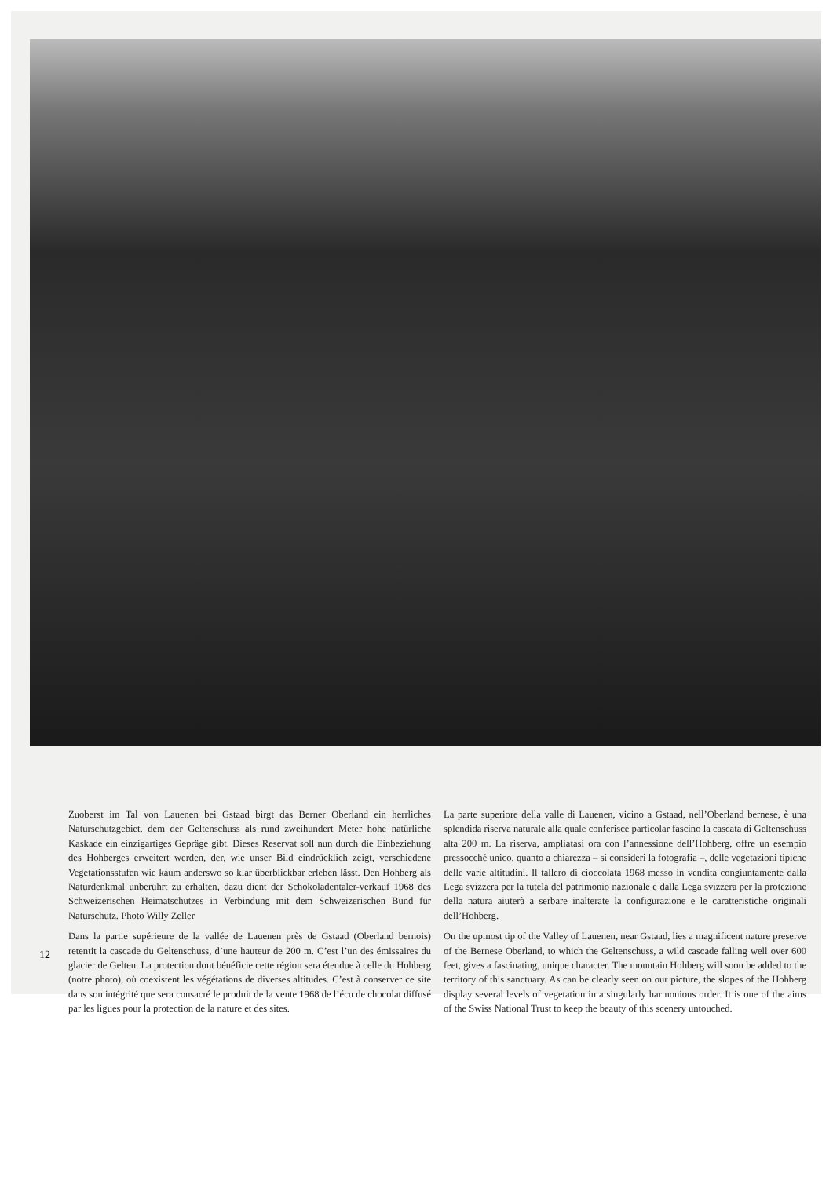12
Zuoberst im Tal von Lauenen bei Gstaad birgt das Berner Oberland ein herrliches Naturschutzgebiet, dem der Geltenschuss als rund zweihundert Meter hohe natürliche Kaskade ein einzigartiges Gepräge gibt. Dieses Reservat soll nun durch die Einbeziehung des Hohberges erweitert werden, der, wie unser Bild eindrücklich zeigt, verschiedene Vegetationsstufen wie kaum anderswo so klar überblickbar erleben lässt. Den Hohberg als Naturdenkmal unberührt zu erhalten, dazu dient der Schokoladentaler-verkauf 1968 des Schweizerischen Heimatschutzes in Verbindung mit dem Schweizerischen Bund für Naturschutz. Photo Willy Zeller
Dans la partie supérieure de la vallée de Lauenen près de Gstaad (Oberland bernois) retentit la cascade du Geltenschuss, d’une hauteur de 200 m. C’est l’un des émissaires du glacier de Gelten. La protection dont bénéficie cette région sera étendue à celle du Hohberg (notre photo), où coexistent les végétations de diverses altitudes. C’est à conserver ce site dans son intégrité que sera consacré le produit de la vente 1968 de l’écu de chocolat diffusé par les ligues pour la protection de la nature et des sites.
La parte superiore della valle di Lauenen, vicino a Gstaad, nell’Oberland bernese, è una splendida riserva naturale alla quale conferisce particolar fascino la cascata di Geltenschuss alta 200 m. La riserva, ampliatasi ora con l’annessione dell’Hohberg, offre un esempio pressocché unico, quanto a chiarezza – si consideri la fotografia –, delle vegetazioni tipiche delle varie altitudini. Il tallero di cioccolata 1968 messo in vendita congiuntamente dalla Lega svizzera per la tutela del patrimonio nazionale e dalla Lega svizzera per la protezione della natura aiuterà a serbare inalterate la configurazione e le caratteristiche originali dell’Hohberg.
On the upmost tip of the Valley of Lauenen, near Gstaad, lies a magnificent nature preserve of the Bernese Oberland, to which the Geltenschuss, a wild cascade falling well over 600 feet, gives a fascinating, unique character. The mountain Hohberg will soon be added to the territory of this sanctuary. As can be clearly seen on our picture, the slopes of the Hohberg display several levels of vegetation in a singularly harmonious order. It is one of the aims of the Swiss National Trust to keep the beauty of this scenery untouched.